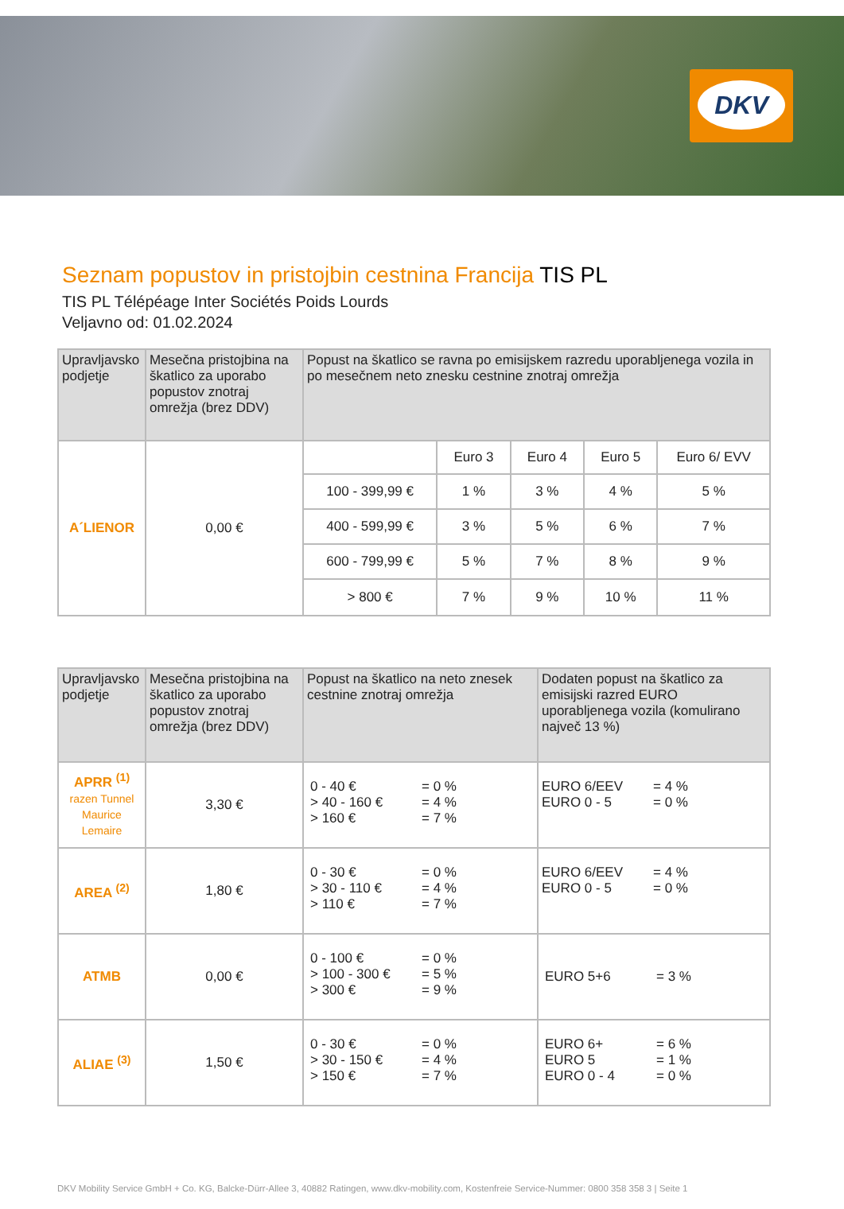DKV
Seznam popustov in pristojbin cestnina Francija TIS PL
TIS PL Télépéage Inter Sociétés Poids Lourds
Veljavno od: 01.02.2024
| Upravljavsko podjetje | Mesečna pristojbina na škatlico za uporabo popustov znotraj omrežja (brez DDV) | Popust na škatlico se ravna po emisijskem razredu uporabljenega vozila in po mesečnem neto znesku cestnine znotraj omrežja | | | | |
| --- | --- | --- | --- | --- | --- | --- |
| A´LIENOR | 0,00 € | | Euro 3 | Euro 4 | Euro 5 | Euro 6/ EVV |
| | | 100 - 399,99 € | 1 % | 3 % | 4 % | 5 % |
| | | 400 - 599,99 € | 3 % | 5 % | 6 % | 7 % |
| | | 600 - 799,99 € | 5 % | 7 % | 8 % | 9 % |
| | | > 800 € | 7 % | 9 % | 10 % | 11 % |
| Upravljavsko podjetje | Mesečna pristojbina na škatlico za uporabo popustov znotraj omrežja (brez DDV) | Popust na škatlico na neto znesek cestnine znotraj omrežja | Dodaten popust na škatlico za emisijski razred EURO uporabljenega vozila (komulirano največ 13 %) |
| --- | --- | --- | --- |
| APRR <sup>(1)</sup> razen Tunnel Maurice Lemaire | 3,30 € | 0 - 40 € = 0 % > 40 - 160 € = 4 % > 160 € = 7 % | EURO 6/EEV = 4 % EURO 0 - 5 = 0 % |
| AREA <sup>(2)</sup> | 1,80 € | 0 - 30 € = 0 % > 30 - 110 € = 4 % > 110 € = 7 % | EURO 6/EEV = 4 % EURO 0 - 5 = 0 % |
| ATMB | 0,00 € | 0 - 100 € = 0 % > 100 - 300 € = 5 % > 300 € = 9 % | EURO 5+6 = 3 % |
| ALIAE <sup>(3)</sup> | 1,50 € | 0 - 30 € = 0 % > 30 - 150 € = 4 % > 150 € = 7 % | EURO 6+ = 6 % EURO 5 = 1 % EURO 0 - 4 = 0 % |
DKV Mobility Service GmbH + Co. KG, Balcke-Dürr-Allee 3, 40882 Ratingen, www.dkv-mobility.com, Kostenfreie Service-Nummer: 0800 358 358 3 | Seite 1